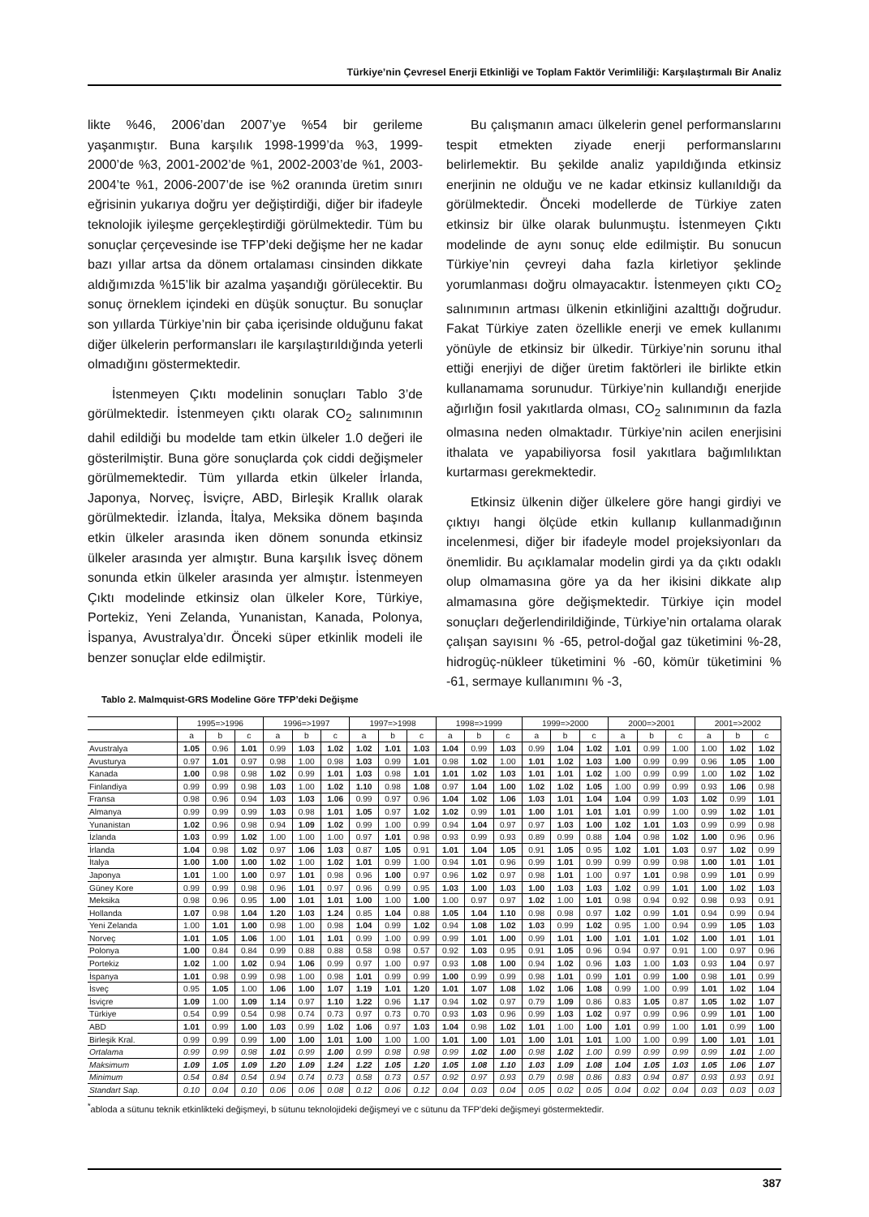Türkiye’nin Çevresel Enerji Etkinliği ve Toplam Faktör Verimliliği: Karşılaştırmalı Bir Analiz
likte %46, 2006’dan 2007’ye %54 bir gerileme yaşanmıştır. Buna karşılık 1998-1999’da %3, 1999-2000’de %3, 2001-2002’de %1, 2002-2003’de %1, 2003-2004’te %1, 2006-2007’de ise %2 oranında üretim sınırı eğrisinin yukarıya doğru yer değiştirdiği, diğer bir ifadeyle teknolojik iyileşme gerçekleştirdiği görülmektedir. Tüm bu sonuçlar çerçevesinde ise TFP’deki değişme her ne kadar bazı yıllar artsa da dönem ortalaması cinsinden dikkate aldığımızda %15’lik bir azalma yaşandığı görülecektir. Bu sonuç örneklem içindeki en düşük sonuçtur. Bu sonuçlar son yıllarda Türkiye’nin bir çaba içerisinde olduğunu fakat diğer ülkelerin performansları ile karşılaştırıldığında yeterli olmadığını göstermektedir.
İstenmeyen Çıktı modelinin sonuçları Tablo 3’de görülmektedir. İstenmeyen çıktı olarak CO<sub>2</sub> salınımının dahil edildiği bu modelde tam etkin ülkeler 1.0 değeri ile gösterilmiştir. Buna göre sonuçlarda çok ciddi değişmeler görülmemektedir. Tüm yıllarda etkin ülkeler İrlanda, Japonya, Norveç, İsviçre, ABD, Birleşik Krallık olarak görülmektedir. İzlanda, İtalya, Meksika dönem başında etkin ülkeler arasında iken dönem sonunda etkinsiz ülkeler arasında yer almıştır. Buna karşılık İsveç dönem sonunda etkin ülkeler arasında yer almıştır. İstenmeyen Çıktı modelinde etkinsiz olan ülkeler Kore, Türkiye, Portekiz, Yeni Zelanda, Yunanistan, Kanada, Polonya, İspanya, Avustralya’dır. Önceki süper etkinlik modeli ile benzer sonuçlar elde edilmiştir.
Bu çalışmanın amacı ülkelerin genel performanslarını tespit etmekten ziyade enerji performanslarını belirlemektir. Bu şekilde analiz yapıldığında etkinsiz enerjinin ne olduğu ve ne kadar etkinsiz kullanıldığı da görülmektedir. Önceki modellerde de Türkiye zaten etkinsiz bir ülke olarak bulunmuştu. İstenmeyen Çıktı modelinde de aynı sonuç elde edilmiştir. Bu sonucun Türkiye’nin çevreyi daha fazla kirletiyor şeklinde yorumlanması doğru olmayacaktır. İstenmeyen çıktı CO<sub>2</sub> salınımının artması ülkenin etkinliğini azalttığı doğrudur. Fakat Türkiye zaten özellikle enerji ve emek kullanımı yönüyle de etkinsiz bir ülkedir. Türkiye’nin sorunu ithal ettiği enerjiyi de diğer üretim faktörleri ile birlikte etkin kullanamama sorunudur. Türkiye’nin kullandığı enerjide ağırlığın fosil yakıtlarda olması, CO<sub>2</sub> salınımının da fazla olmasına neden olmaktadır. Türkiye’nin acilen enerjisini ithalata ve yapabiliyorsa fosil yakıtlara bağımlılıktan kurtarması gerekmektedir.
Etkinsiz ülkenin diğer ülkelere göre hangi girdiyi ve çıktıyı hangi ölçüde etkin kullanıp kullanmadığının incelenmesi, diğer bir ifadeyle model projeksiyonları da önemlidir. Bu açıklamalar modelin girdi ya da çıktı odaklı olup olmamasına göre ya da her ikisini dikkate alıp almamasına göre değişmektedir. Türkiye için model sonuçları değerlendirildiğinde, Türkiye’nin ortalama olarak çalışan sayısını % -65, petrol-doğal gaz tüketimini %-28, hidrogüç-nükleer tüketimini % -60, kömür tüketimini % -61, sermaye kullanımını % -3,
Tablo 2. Malmquist-GRS Modeline Göre TFP’deki Değişme
| | 1995=>1996 | | | 1996=>1997 | | | 1997=>1998 | | | 1998=>1999 | | | 1999=>2000 | | | 2000=>2001 | | | 2001=>2002 | | |
| --- | --- | --- | --- | --- | --- | --- | --- | --- | --- | --- | --- | --- | --- | --- | --- | --- | --- | --- | --- | --- | --- |
| | a | b | c | a | b | c | a | b | c | a | b | c | a | b | c | a | b | c | a | b | c |
| Avustralya | 1.05 | 0.96 | 1.01 | 0.99 | 1.03 | 1.02 | 1.02 | 1.01 | 1.03 | 1.04 | 0.99 | 1.03 | 0.99 | 1.04 | 1.02 | 1.01 | 0.99 | 1.00 | 1.00 | 1.02 | 1.02 |
| Avusturya | 0.97 | 1.01 | 0.97 | 0.98 | 1.00 | 0.98 | 1.03 | 0.99 | 1.01 | 0.98 | 1.02 | 1.00 | 1.01 | 1.02 | 1.03 | 1.00 | 0.99 | 0.99 | 0.96 | 1.05 | 1.00 |
| Kanada | 1.00 | 0.98 | 0.98 | 1.02 | 0.99 | 1.01 | 1.03 | 0.98 | 1.01 | 1.01 | 1.02 | 1.03 | 1.01 | 1.01 | 1.02 | 1.00 | 0.99 | 0.99 | 1.00 | 1.02 | 1.02 |
| Finlandiya | 0.99 | 0.99 | 0.98 | 1.03 | 1.00 | 1.02 | 1.10 | 0.98 | 1.08 | 0.97 | 1.04 | 1.00 | 1.02 | 1.02 | 1.05 | 1.00 | 0.99 | 0.99 | 0.93 | 1.06 | 0.98 |
| Fransa | 0.98 | 0.96 | 0.94 | 1.03 | 1.03 | 1.06 | 0.99 | 0.97 | 0.96 | 1.04 | 1.02 | 1.06 | 1.03 | 1.01 | 1.04 | 1.04 | 0.99 | 1.03 | 1.02 | 0.99 | 1.01 |
| Almanya | 0.99 | 0.99 | 0.99 | 1.03 | 0.98 | 1.01 | 1.05 | 0.97 | 1.02 | 1.02 | 0.99 | 1.01 | 1.00 | 1.01 | 1.01 | 1.01 | 0.99 | 1.00 | 0.99 | 1.02 | 1.01 |
| Yunanistan | 1.02 | 0.96 | 0.98 | 0.94 | 1.09 | 1.02 | 0.99 | 1.00 | 0.99 | 0.94 | 1.04 | 0.97 | 0.97 | 1.03 | 1.00 | 1.02 | 1.01 | 1.03 | 0.99 | 0.99 | 0.98 |
| İzlanda | 1.03 | 0.99 | 1.02 | 1.00 | 1.00 | 1.00 | 0.97 | 1.01 | 0.98 | 0.93 | 0.99 | 0.93 | 0.89 | 0.99 | 0.88 | 1.04 | 0.98 | 1.02 | 1.00 | 0.96 | 0.96 |
| İrlanda | 1.04 | 0.98 | 1.02 | 0.97 | 1.06 | 1.03 | 0.87 | 1.05 | 0.91 | 1.01 | 1.04 | 1.05 | 0.91 | 1.05 | 0.95 | 1.02 | 1.01 | 1.03 | 0.97 | 1.02 | 0.99 |
| İtalya | 1.00 | 1.00 | 1.00 | 1.02 | 1.00 | 1.02 | 1.01 | 0.99 | 1.00 | 0.94 | 1.01 | 0.96 | 0.99 | 1.01 | 0.99 | 0.99 | 0.99 | 0.98 | 1.00 | 1.01 | 1.01 |
| Japonya | 1.01 | 1.00 | 1.00 | 0.97 | 1.01 | 0.98 | 0.96 | 1.00 | 0.97 | 0.96 | 1.02 | 0.97 | 0.98 | 1.01 | 1.00 | 0.97 | 1.01 | 0.98 | 0.99 | 1.01 | 0.99 |
| Güney Kore | 0.99 | 0.99 | 0.98 | 0.96 | 1.01 | 0.97 | 0.96 | 0.99 | 0.95 | 1.03 | 1.00 | 1.03 | 1.00 | 1.03 | 1.03 | 1.02 | 0.99 | 1.01 | 1.00 | 1.02 | 1.03 |
| Meksika | 0.98 | 0.96 | 0.95 | 1.00 | 1.01 | 1.01 | 1.00 | 1.00 | 1.00 | 1.00 | 0.97 | 0.97 | 1.02 | 1.00 | 1.01 | 0.98 | 0.94 | 0.92 | 0.98 | 0.93 | 0.91 |
| Hollanda | 1.07 | 0.98 | 1.04 | 1.20 | 1.03 | 1.24 | 0.85 | 1.04 | 0.88 | 1.05 | 1.04 | 1.10 | 0.98 | 0.98 | 0.97 | 1.02 | 0.99 | 1.01 | 0.94 | 0.99 | 0.94 |
| Yeni Zelanda | 1.00 | 1.01 | 1.00 | 0.98 | 1.00 | 0.98 | 1.04 | 0.99 | 1.02 | 0.94 | 1.08 | 1.02 | 1.03 | 0.99 | 1.02 | 0.95 | 1.00 | 0.94 | 0.99 | 1.05 | 1.03 |
| Norveç | 1.01 | 1.05 | 1.06 | 1.00 | 1.01 | 1.01 | 0.99 | 1.00 | 0.99 | 0.99 | 1.01 | 1.00 | 0.99 | 1.01 | 1.00 | 1.01 | 1.01 | 1.02 | 1.00 | 1.01 | 1.01 |
| Polonya | 1.00 | 0.84 | 0.84 | 0.99 | 0.88 | 0.88 | 0.58 | 0.98 | 0.57 | 0.92 | 1.03 | 0.95 | 0.91 | 1.05 | 0.96 | 0.94 | 0.97 | 0.91 | 1.00 | 0.97 | 0.96 |
| Portekiz | 1.02 | 1.00 | 1.02 | 0.94 | 1.06 | 0.99 | 0.97 | 1.00 | 0.97 | 0.93 | 1.08 | 1.00 | 0.94 | 1.02 | 0.96 | 1.03 | 1.00 | 1.03 | 0.93 | 1.04 | 0.97 |
| İspanya | 1.01 | 0.98 | 0.99 | 0.98 | 1.00 | 0.98 | 1.01 | 0.99 | 0.99 | 1.00 | 0.99 | 0.99 | 0.98 | 1.01 | 0.99 | 1.01 | 0.99 | 1.00 | 0.98 | 1.01 | 0.99 |
| İsveç | 0.95 | 1.05 | 1.00 | 1.06 | 1.00 | 1.07 | 1.19 | 1.01 | 1.20 | 1.01 | 1.07 | 1.08 | 1.02 | 1.06 | 1.08 | 0.99 | 1.00 | 0.99 | 1.01 | 1.02 | 1.04 |
| İsviçre | 1.09 | 1.00 | 1.09 | 1.14 | 0.97 | 1.10 | 1.22 | 0.96 | 1.17 | 0.94 | 1.02 | 0.97 | 0.79 | 1.09 | 0.86 | 0.83 | 1.05 | 0.87 | 1.05 | 1.02 | 1.07 |
| Türkiye | 0.54 | 0.99 | 0.54 | 0.98 | 0.74 | 0.73 | 0.97 | 0.73 | 0.70 | 0.93 | 1.03 | 0.96 | 0.99 | 1.03 | 1.02 | 0.97 | 0.99 | 0.96 | 0.99 | 1.01 | 1.00 |
| ABD | 1.01 | 0.99 | 1.00 | 1.03 | 0.99 | 1.02 | 1.06 | 0.97 | 1.03 | 1.04 | 0.98 | 1.02 | 1.01 | 1.00 | 1.00 | 1.01 | 0.99 | 1.00 | 1.01 | 0.99 | 1.00 |
| Birleşik Kral. | 0.99 | 0.99 | 0.99 | 1.00 | 1.00 | 1.01 | 1.00 | 1.00 | 1.00 | 1.01 | 1.00 | 1.01 | 1.00 | 1.01 | 1.01 | 1.00 | 1.00 | 0.99 | 1.00 | 1.01 | 1.01 |
| Ortalama | 0.99 | 0.99 | 0.98 | 1.01 | 0.99 | 1.00 | 0.99 | 0.98 | 0.98 | 0.99 | 1.02 | 1.00 | 0.98 | 1.02 | 1.00 | 0.99 | 0.99 | 0.99 | 0.99 | 1.01 | 1.00 |
| Maksimum | 1.09 | 1.05 | 1.09 | 1.20 | 1.09 | 1.24 | 1.22 | 1.05 | 1.20 | 1.05 | 1.08 | 1.10 | 1.03 | 1.09 | 1.08 | 1.04 | 1.05 | 1.03 | 1.05 | 1.06 | 1.07 |
| Minimum | 0.54 | 0.84 | 0.54 | 0.94 | 0.74 | 0.73 | 0.58 | 0.73 | 0.57 | 0.92 | 0.97 | 0.93 | 0.79 | 0.98 | 0.86 | 0.83 | 0.94 | 0.87 | 0.93 | 0.93 | 0.91 |
| Standart Sap. | 0.10 | 0.04 | 0.10 | 0.06 | 0.06 | 0.08 | 0.12 | 0.06 | 0.12 | 0.04 | 0.03 | 0.04 | 0.05 | 0.02 | 0.05 | 0.04 | 0.02 | 0.04 | 0.03 | 0.03 | 0.03 |
<sup>*</sup> abloda a sütunu teknik etkinlikteki değişmeyi, b sütunu teknolojideki değişmeyi ve c sütunu da TFP’deki değişmeyi göstermektedir.
387